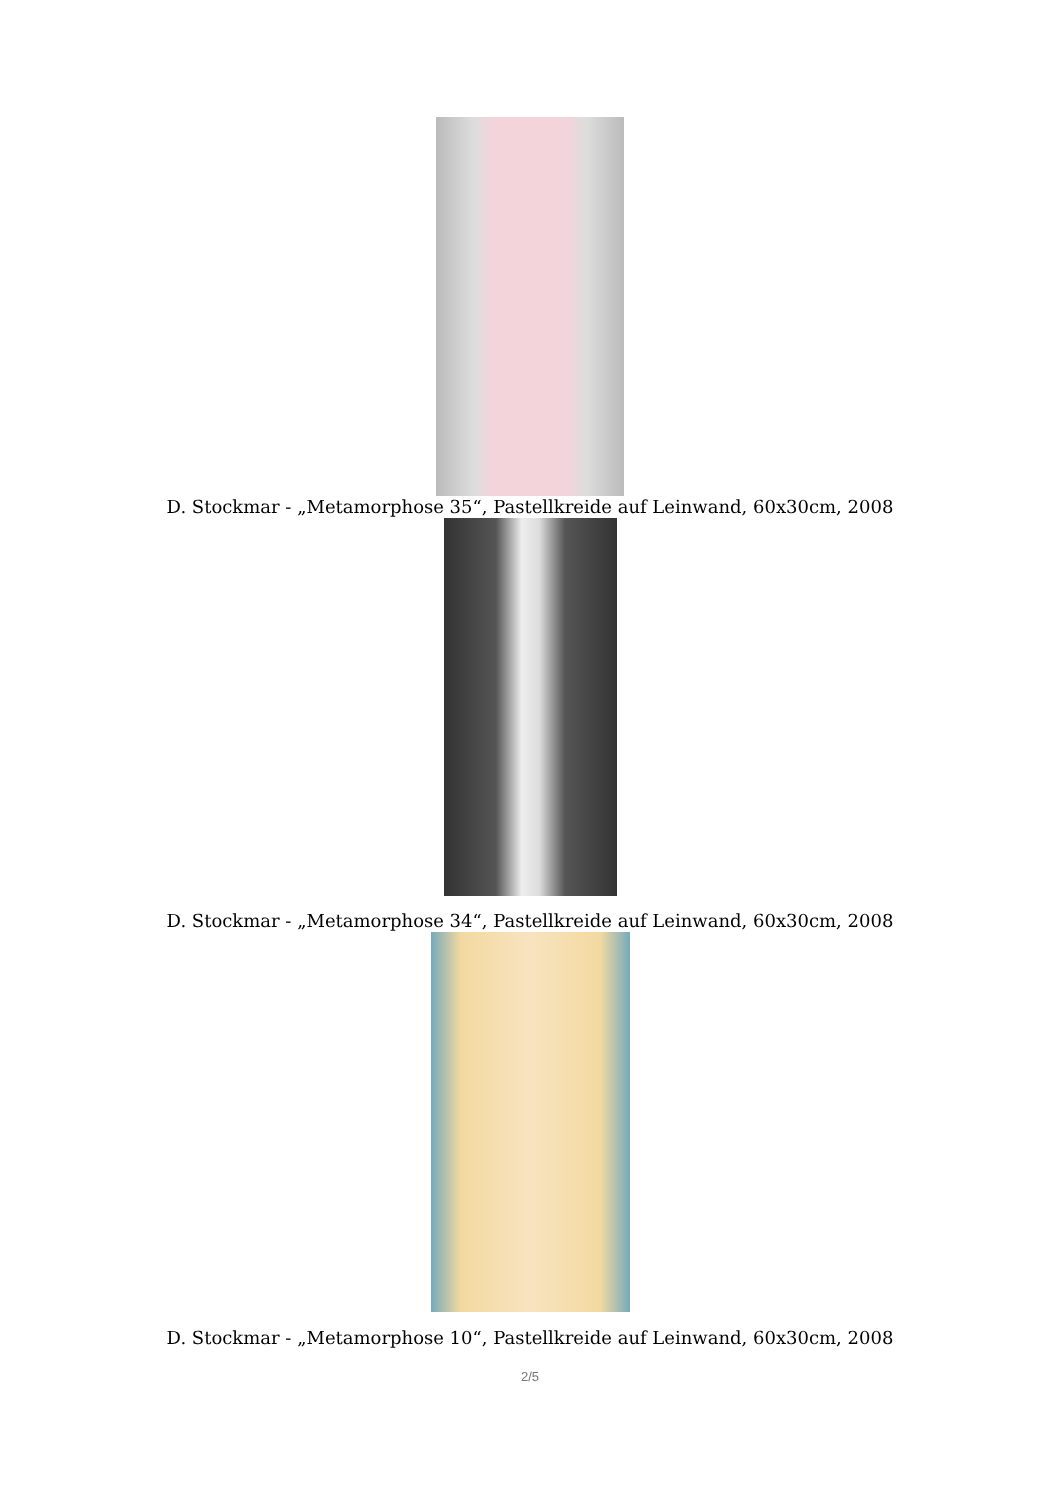D. Stockmar - „Metamorphose 35“, Pastellkreide auf Leinwand, 60x30cm, 2008
D. Stockmar - „Metamorphose 34“, Pastellkreide auf Leinwand, 60x30cm, 2008
D. Stockmar - „Metamorphose 10“, Pastellkreide auf Leinwand, 60x30cm, 2008
2/5